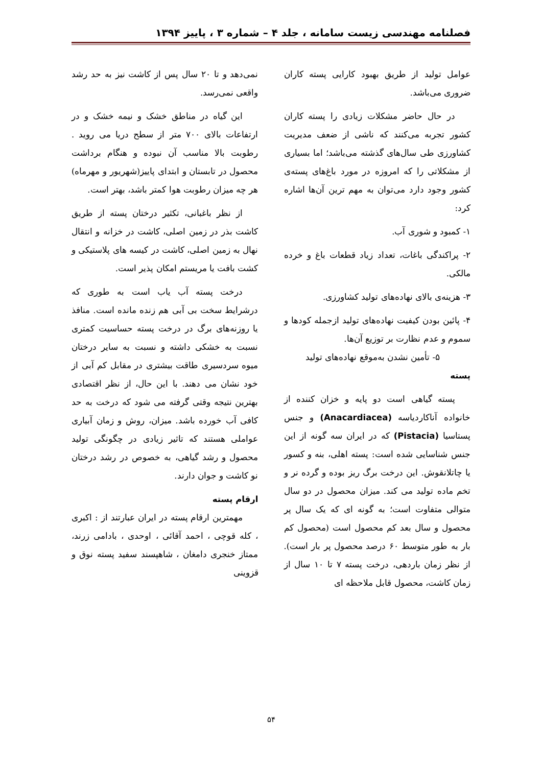فصلنامه مهندسی زیست سامانه ، جلد ۴ – شماره ۳ ، پاییز ۱۳۹۴
عوامل تولید از طریق بهبود کارایی پسته کاران ضروری می‌باشد.
در حال حاضر مشکلات زیادی را پسته کاران کشور تجربه می‌کنند که ناشی از ضعف مدیریت کشاورزی طی سال‌های گذشته می‌باشد؛ اما بسیاری از مشکلاتی را که امروزه در مورد باغ‌های پسته‌ی کشور وجود دارد می‌توان به مهم ترین آن‌ها اشاره کرد:
۱- کمبود و شوری آب.
۲- پراکندگی باغات، تعداد زیاد قطعات باغ و خرده مالکی.
۳- هزینه‌ی بالای نهاده‌های تولید کشاورزی.
۴- پائین بودن کیفیت نهاده‌های تولید ازجمله کودها و سموم و عدم نظارت بر توزیع آن‌ها.
۵- تأمین نشدن به‌موقع نهاده‌های تولید
پسته
پسته گیاهی است دو پایه و خزان کننده از خانواده آناکاردیاسه (Anacardiacea) و جنس پستاسیا (Pistacia) که در ایران سه گونه از این جنس شناسایی شده است: پسته اهلی، بنه و کسور یا چاتلانقوش. این درخت برگ ریز بوده و گرده نر و تخم ماده تولید می کند. میزان محصول در دو سال متوالی متفاوت است؛ به گونه ای که یک سال پر محصول و سال بعد کم محصول است (محصول کم بار به طور متوسط ۶۰ درصد محصول پر بار است). از نظر زمان باردهی، درخت پسته ۷ تا ۱۰ سال از زمان کاشت، محصول قابل ملاحظه ای
نمی‌دهد و تا ۲۰ سال پس از کاشت نیز به حد رشد واقعی نمی‌رسد.
این گیاه در مناطق خشک و نیمه خشک و در ارتفاعات بالای ۷۰۰ متر از سطح دریا می روید . رطوبت بالا مناسب آن نبوده و هنگام برداشت محصول در تابستان و ابتدای پاییز(شهریور و مهرماه) هر چه میزان رطوبت هوا کمتر باشد، بهتر است.
از نظر باغبانی، تکثیر درختان پسته از طریق کاشت بذر در زمین اصلی، کاشت در خزانه و انتقال نهال به زمین اصلی، کاشت در کیسه های پلاستیکی و کشت بافت یا مریستم امکان پذیر است.
درخت پسته آب یاب است به طوری که درشرایط سخت بی آبی هم زنده مانده است. منافذ یا روزنه‌های برگ در درخت پسته حساسیت کمتری نسبت به خشکی داشته و نسبت به سایر درختان میوه سردسیری طاقت بیشتری در مقابل کم آبی از خود نشان می دهند. با این حال، از نظر اقتصادی بهترین نتیجه وقتی گرفته می شود که درخت به حد کافی آب خورده باشد. میزان، روش و زمان آبیاری عواملی هستند که تاثیر زیادی در چگونگی تولید محصول و رشد گیاهی، به خصوص در رشد درختان نو کاشت و جوان دارند.
ارقام پسته
مهمترین ارقام پسته در ایران عبارتند از : اکبری ، کله قوچی ، احمد آقائی ، اوحدی ، بادامی زرند، ممتاز خنجری دامغان ، شاهپسند سفید پسته نوق و قزوینی
۵۴